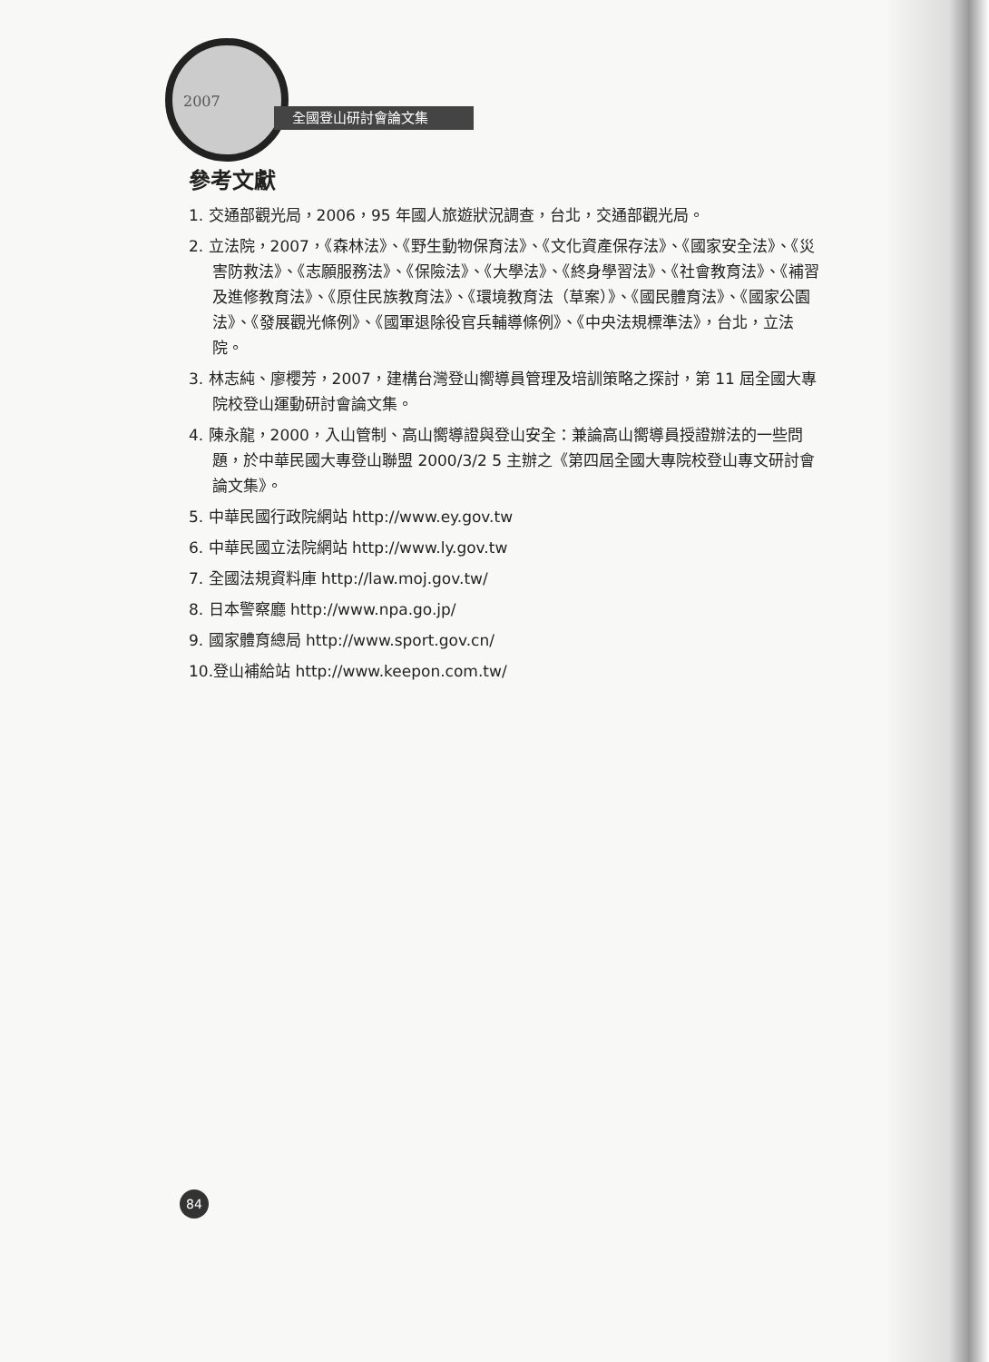2007
全國登山研討會論文集
參考文獻
1. 交通部觀光局，2006，95 年國人旅遊狀況調查，台北，交通部觀光局。
2. 立法院，2007，《森林法》、《野生動物保育法》、《文化資產保存法》、《國家安全法》、《災害防救法》、《志願服務法》、《保險法》、《大學法》、《終身學習法》、《社會教育法》、《補習及進修教育法》、《原住民族教育法》、《環境教育法（草案）》、《國民體育法》、《國家公園法》、《發展觀光條例》、《國軍退除役官兵輔導條例》、《中央法規標準法》，台北，立法院。
3. 林志純、廖櫻芳，2007，建構台灣登山嚮導員管理及培訓策略之探討，第 11 屆全國大專院校登山運動研討會論文集。
4. 陳永龍，2000，入山管制、高山嚮導證與登山安全：兼論高山嚮導員授證辦法的一些問題，於中華民國大專登山聯盟 2000/3/2 5 主辦之《第四屆全國大專院校登山專文研討會論文集》。
5. 中華民國行政院網站 http://www.ey.gov.tw
6. 中華民國立法院網站 http://www.ly.gov.tw
7. 全國法規資料庫 http://law.moj.gov.tw/
8. 日本警察廳 http://www.npa.go.jp/
9. 國家體育總局 http://www.sport.gov.cn/
10.登山補給站 http://www.keepon.com.tw/
84